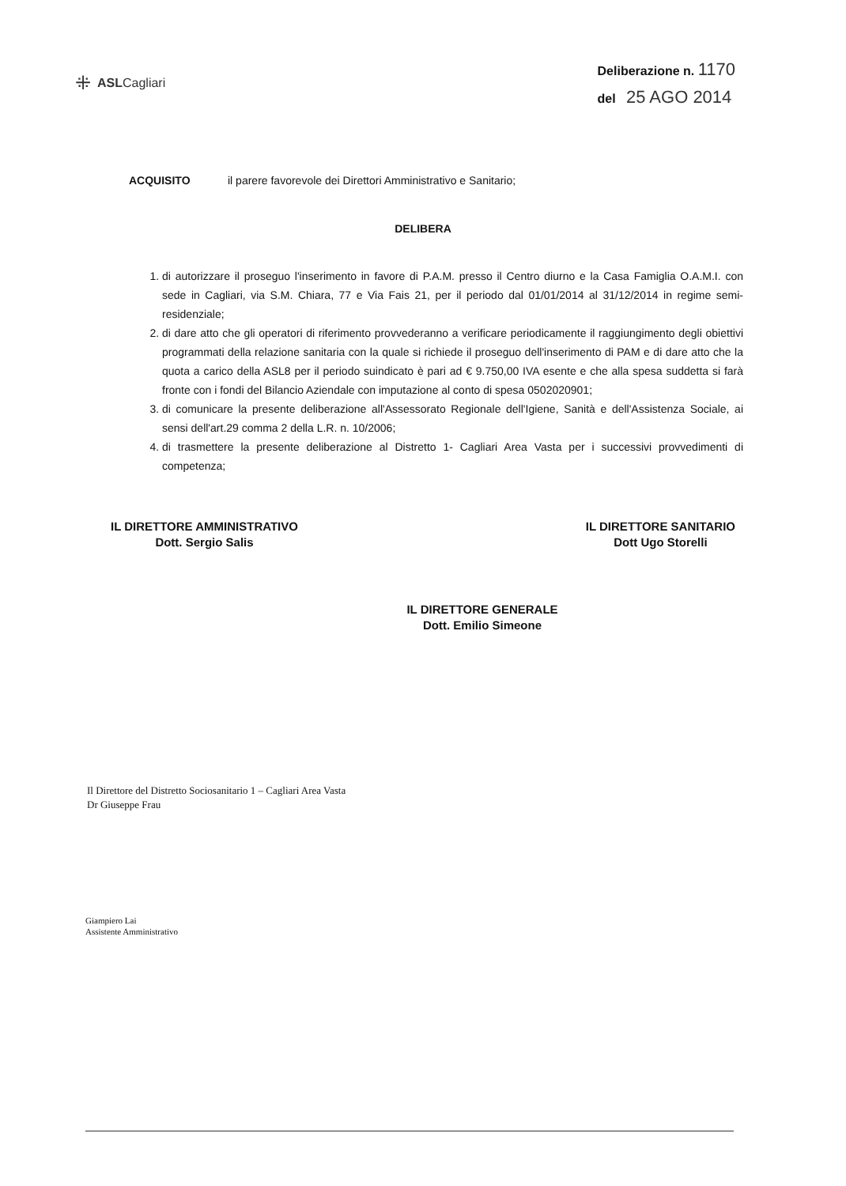⁜ ASLCagliari
Deliberazione n. 1170
del 25 AGO 2014
ACQUISITO il parere favorevole dei Direttori Amministrativo e Sanitario;
DELIBERA
1. di autorizzare il proseguo l'inserimento in favore di P.A.M. presso il Centro diurno e la Casa Famiglia O.A.M.I. con sede in Cagliari, via S.M. Chiara, 77 e Via Fais 21, per il periodo dal 01/01/2014 al 31/12/2014 in regime semi-residenziale;
2. di dare atto che gli operatori di riferimento provvederanno a verificare periodicamente il raggiungimento degli obiettivi programmati della relazione sanitaria con la quale si richiede il proseguo dell'inserimento di PAM e di dare atto che la quota a carico della ASL8 per il periodo suindicato è pari ad € 9.750,00 IVA esente e che alla spesa suddetta si farà fronte con i fondi del Bilancio Aziendale con imputazione al conto di spesa 0502020901;
3. di comunicare la presente deliberazione all'Assessorato Regionale dell'Igiene, Sanità e dell'Assistenza Sociale, ai sensi dell'art.29 comma 2 della L.R. n. 10/2006;
4. di trasmettere la presente deliberazione al Distretto 1- Cagliari Area Vasta per i successivi provvedimenti di competenza;
IL DIRETTORE AMMINISTRATIVO
Dott. Sergio Salis
IL DIRETTORE SANITARIO
Dott Ugo Storelli
IL DIRETTORE GENERALE
Dott. Emilio Simeone
Il Direttore del Distretto Sociosanitario 1 – Cagliari Area Vasta
Dr Giuseppe Frau
Giampiero Lai
Assistente Amministrativo